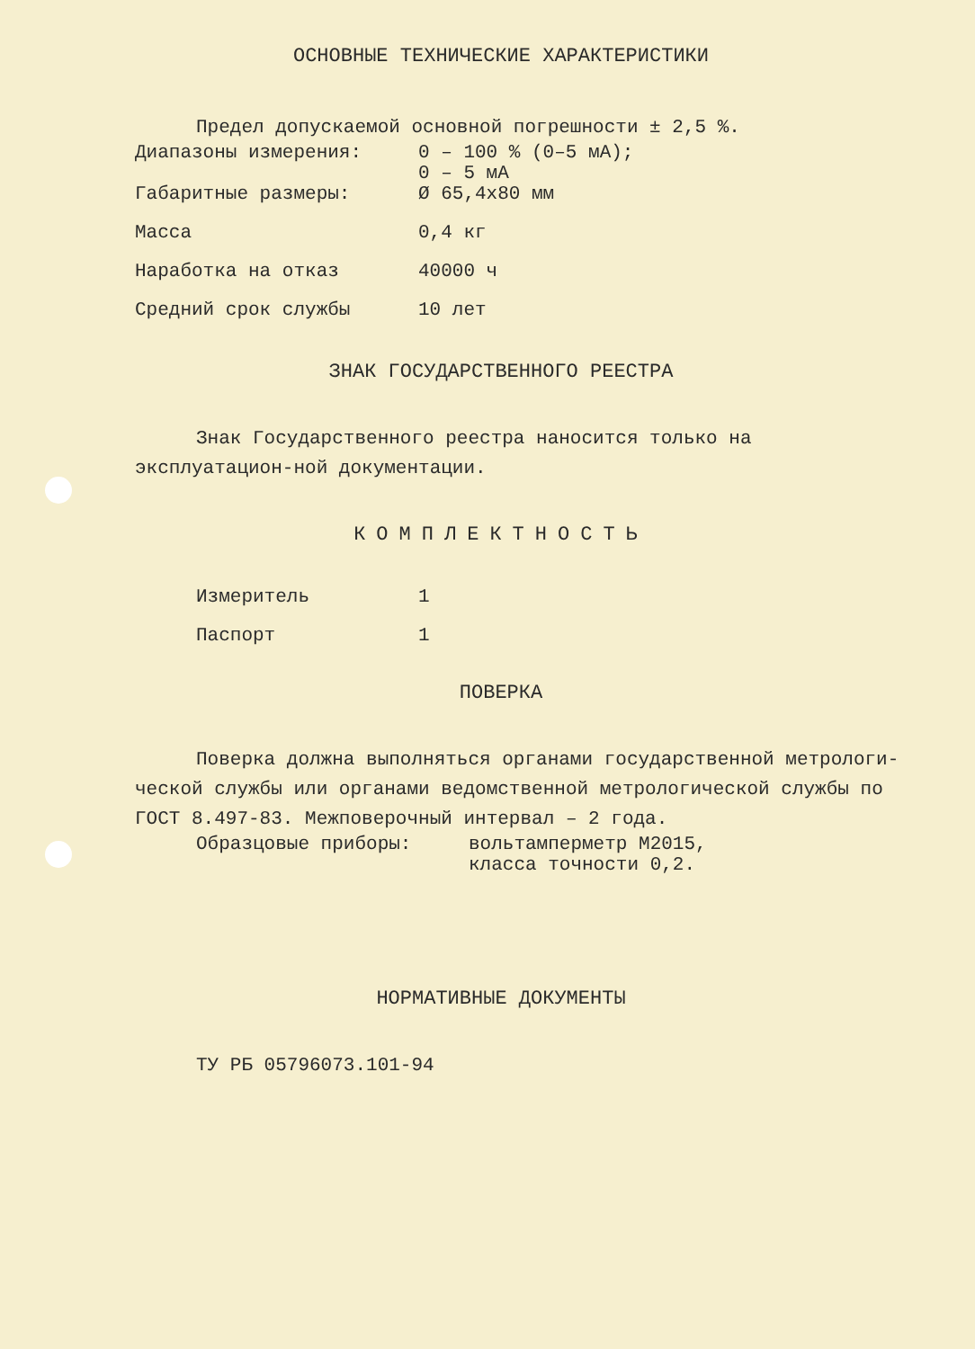ОСНОВНЫЕ ТЕХНИЧЕСКИЕ ХАРАКТЕРИСТИКИ
Предел допускаемой основной погрешности ± 2,5 %.
| Диапазоны измерения: | 0 – 100 % (0–5 мА); 0 – 5 мА |
| Габаритные размеры: | Ø 65,4х80 мм |
| Масса | 0,4 кг |
| Наработка на отказ | 40000 ч |
| Средний срок службы | 10 лет |
ЗНАК ГОСУДАРСТВЕННОГО РЕЕСТРА
Знак Государственного реестра наносится только на эксплуатацион-ной документации.
КОМПЛЕКТНОСТЬ
| Измеритель | 1 |
| Паспорт | 1 |
ПОВЕРКА
Поверка должна выполняться органами государственной метрологи-ческой службы или органами ведомственной метрологической службы по ГОСТ 8.497-83. Межповерочный интервал – 2 года.
| Образцовые приборы: | вольтамперметр М2015, класса точности 0,2. |
НОРМАТИВНЫЕ ДОКУМЕНТЫ
ТУ РБ 05796073.101-94